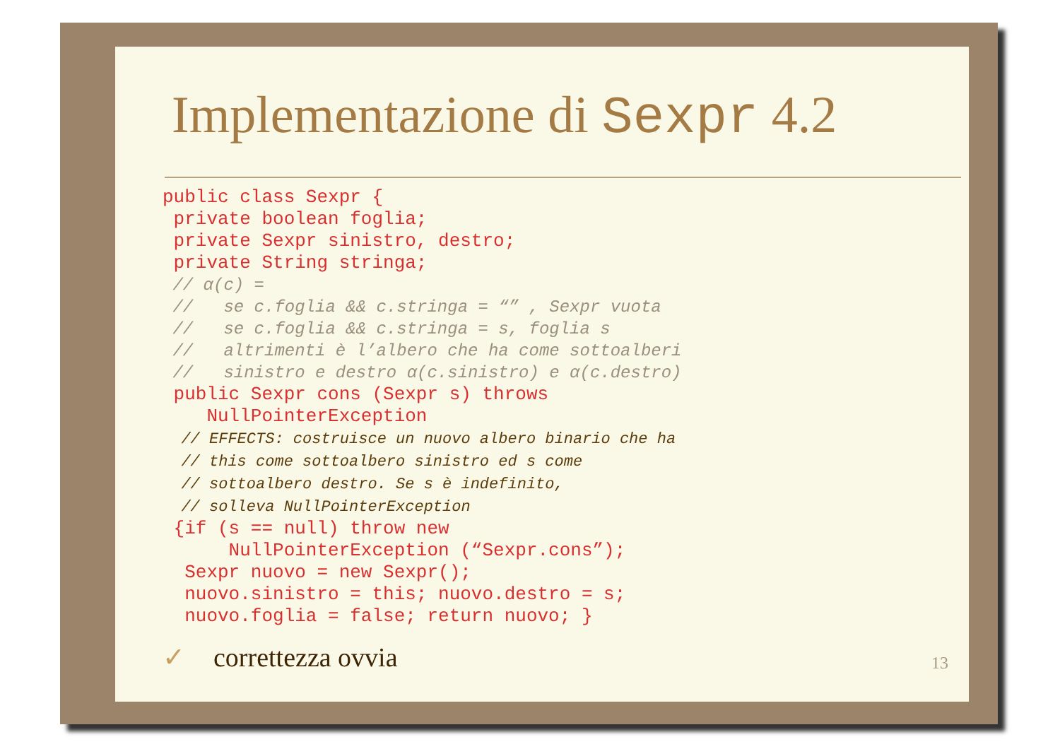Implementazione di Sexpr 4.2
public class Sexpr {
 private boolean foglia;
 private Sexpr sinistro, destro;
 private String stringa;
 // α(c) =
 //   se c.foglia && c.stringa = “” , Sexpr vuota
 //   se c.foglia && c.stringa = s, foglia s
 //   altrimenti è l’albero che ha come sottoalberi
 //   sinistro e destro α(c.sinistro) e α(c.destro)
 public Sexpr cons (Sexpr s) throws
    NullPointerException
  // EFFECTS: costruisce un nuovo albero binario che ha
  // this come sottoalbero sinistro ed s come
  // sottoalbero destro. Se s è indefinito,
  // solleva NullPointerException
 {if (s == null) throw new
      NullPointerException (“Sexpr.cons”);
  Sexpr nuovo = new Sexpr();
  nuovo.sinistro = this; nuovo.destro = s;
  nuovo.foglia = false; return nuovo; }
✓ correttezza ovvia
13